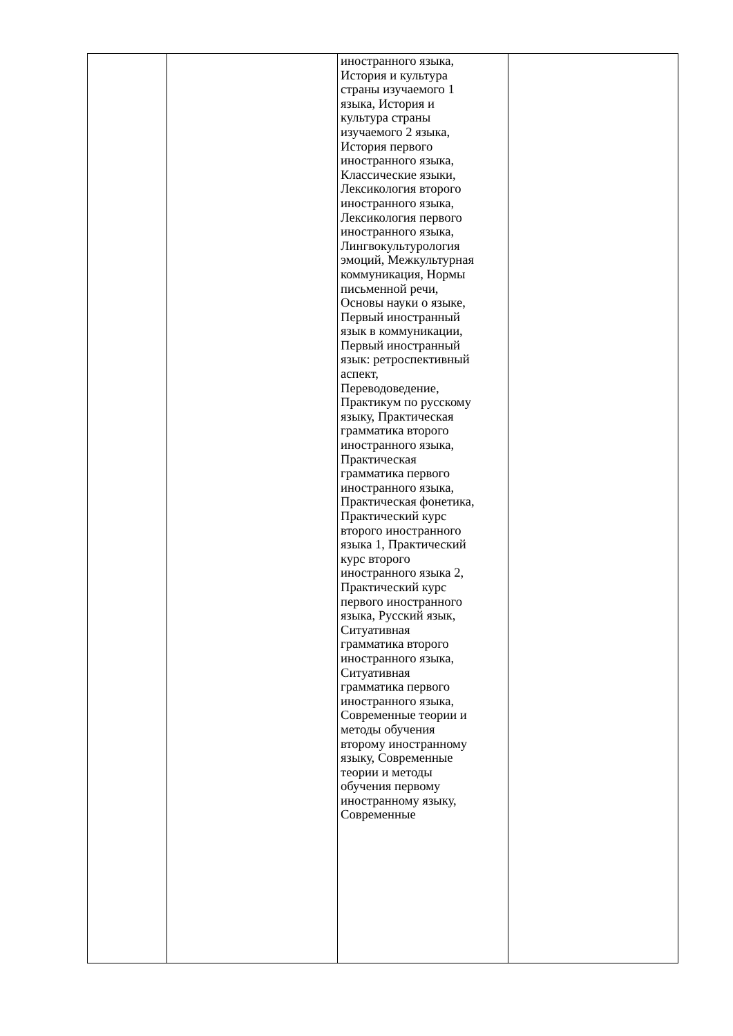| | | иностранного языка, История и культура страны изучаемого 1 языка, История и культура страны изучаемого 2 языка, История первого иностранного языка, Классические языки, Лексикология второго иностранного языка, Лексикология первого иностранного языка, Лингвокультурология эмоций, Межкультурная коммуникация, Нормы письменной речи, Основы науки о языке, Первый иностранный язык в коммуникации, Первый иностранный язык: ретроспективный аспект, Переводоведение, Практикум по русскому языку, Практическая грамматика второго иностранного языка, Практическая грамматика первого иностранного языка, Практическая фонетика, Практический курс второго иностранного языка 1, Практический курс второго иностранного языка 2, Практический курс первого иностранного языка, Русский язык, Ситуативная грамматика второго иностранного языка, Ситуативная грамматика первого иностранного языка, Современные теории и методы обучения второму иностранному языку, Современные теории и методы обучения первому иностранному языку, Современные | |